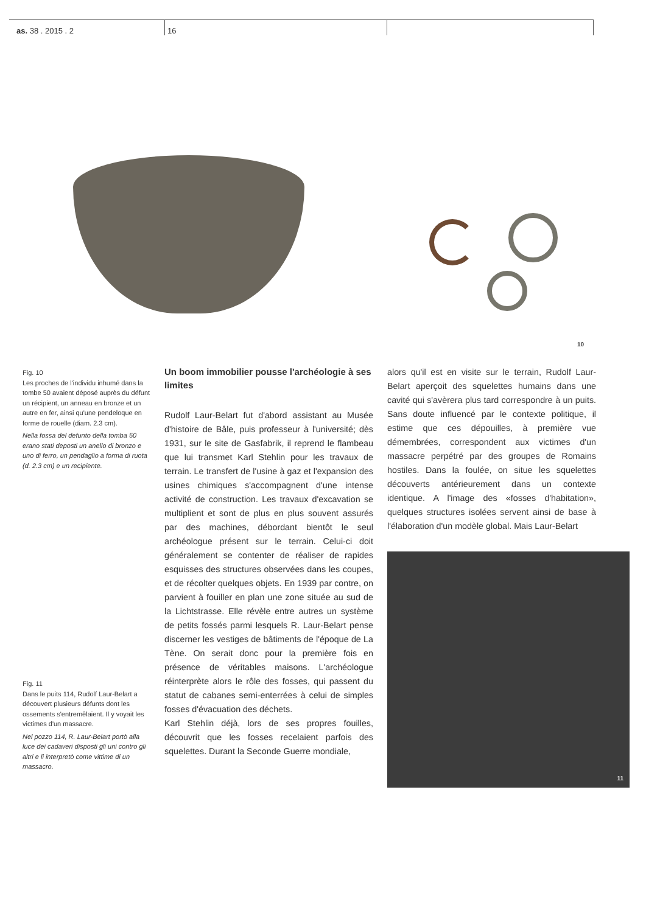as. 38 . 2015 . 2 16
10
Fig. 10
Les proches de l'individu inhumé dans la tombe 50 avaient déposé auprès du défunt un récipient, un anneau en bronze et un autre en fer, ainsi qu'une pendeloque en forme de rouelle (diam. 2.3 cm).
Nella fossa del defunto della tomba 50 erano stati deposti un anello di bronzo e uno di ferro, un pendaglio a forma di ruota (d. 2.3 cm) e un recipiente.
Fig. 11
Dans le puits 114, Rudolf Laur-Belart a découvert plusieurs défunts dont les ossements s'entremêlaient. Il y voyait les victimes d'un massacre.
Nel pozzo 114, R. Laur-Belart portò alla luce dei cadaveri disposti gli uni contro gli altri e li interpretò come vittime di un massacro.
Un boom immobilier pousse l'archéologie à ses limites
Rudolf Laur-Belart fut d'abord assistant au Musée d'histoire de Bâle, puis professeur à l'université; dès 1931, sur le site de Gasfabrik, il reprend le flambeau que lui transmet Karl Stehlin pour les travaux de terrain. Le transfert de l'usine à gaz et l'expansion des usines chimiques s'accompagnent d'une intense activité de construction. Les travaux d'excavation se multiplient et sont de plus en plus souvent assurés par des machines, débordant bientôt le seul archéologue présent sur le terrain. Celui-ci doit généralement se contenter de réaliser de rapides esquisses des structures observées dans les coupes, et de récolter quelques objets. En 1939 par contre, on parvient à fouiller en plan une zone située au sud de la Lichtstrasse. Elle révèle entre autres un système de petits fossés parmi lesquels R. Laur-Belart pense discerner les vestiges de bâtiments de l'époque de La Tène. On serait donc pour la première fois en présence de véritables maisons. L'archéologue réinterprète alors le rôle des fosses, qui passent du statut de cabanes semi-enterrées à celui de simples fosses d'évacuation des déchets.
Karl Stehlin déjà, lors de ses propres fouilles, découvrit que les fosses recelaient parfois des squelettes. Durant la Seconde Guerre mondiale,
alors qu'il est en visite sur le terrain, Rudolf Laur-Belart aperçoit des squelettes humains dans une cavité qui s'avèrera plus tard correspondre à un puits. Sans doute influencé par le contexte politique, il estime que ces dépouilles, à première vue démembrées, correspondent aux victimes d'un massacre perpétré par des groupes de Romains hostiles. Dans la foulée, on situe les squelettes découverts antérieurement dans un contexte identique. A l'image des «fosses d'habitation», quelques structures isolées servent ainsi de base à l'élaboration d'un modèle global. Mais Laur-Belart
11